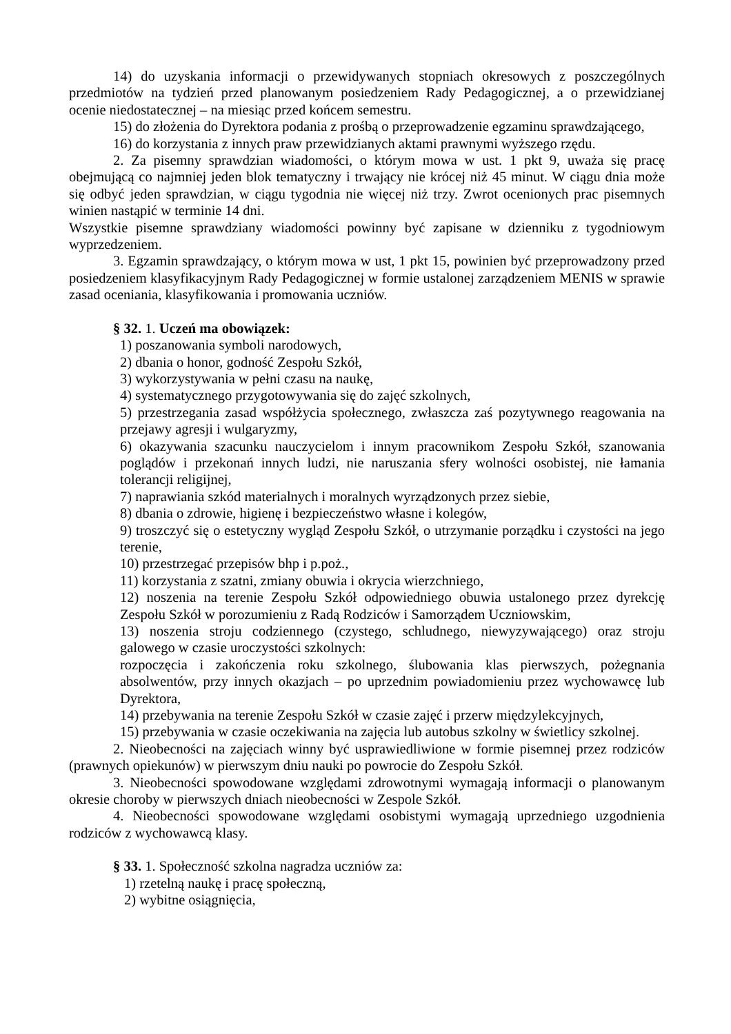14) do uzyskania informacji o przewidywanych stopniach okresowych z poszczególnych przedmiotów na tydzień przed planowanym posiedzeniem Rady Pedagogicznej, a o przewidzianej ocenie niedostatecznej – na miesiąc przed końcem semestru.
15) do złożenia do Dyrektora podania z prośbą o przeprowadzenie egzaminu sprawdzającego,
16) do korzystania z innych praw przewidzianych aktami prawnymi wyższego rzędu.
2. Za pisemny sprawdzian wiadomości, o którym mowa w ust. 1 pkt 9, uważa się pracę obejmującą co najmniej jeden blok tematyczny i trwający nie krócej niż 45 minut. W ciągu dnia może się odbyć jeden sprawdzian, w ciągu tygodnia nie więcej niż trzy. Zwrot ocenionych prac pisemnych winien nastąpić w terminie 14 dni.
Wszystkie pisemne sprawdziany wiadomości powinny być zapisane w dzienniku z tygodniowym wyprzedzeniem.
3. Egzamin sprawdzający, o którym mowa w ust, 1 pkt 15, powinien być przeprowadzony przed posiedzeniem klasyfikacyjnym Rady Pedagogicznej w formie ustalonej zarządzeniem MENIS w sprawie zasad oceniania, klasyfikowania i promowania uczniów.
§ 32. 1. Uczeń ma obowiązek:
1) poszanowania symboli narodowych,
2) dbania o honor, godność Zespołu Szkół,
3) wykorzystywania w pełni czasu na naukę,
4) systematycznego przygotowywania się do zajęć szkolnych,
5) przestrzegania zasad współżycia społecznego, zwłaszcza zaś pozytywnego reagowania na przejawy agresji i wulgaryzmy,
6) okazywania szacunku nauczycielom i innym pracownikom Zespołu Szkół, szanowania poglądów i przekonań innych ludzi, nie naruszania sfery wolności osobistej, nie łamania tolerancji religijnej,
7) naprawiania szkód materialnych i moralnych wyrządzonych przez siebie,
8) dbania o zdrowie, higienę i bezpieczeństwo własne i kolegów,
9) troszczyć się o estetyczny wygląd Zespołu Szkół, o utrzymanie porządku i czystości na jego terenie,
10) przestrzegać przepisów bhp i p.poż.,
11) korzystania z szatni, zmiany obuwia i okrycia wierzchniego,
12) noszenia na terenie Zespołu Szkół odpowiedniego obuwia ustalonego przez dyrekcję Zespołu Szkół w porozumieniu z Radą Rodziców i Samorządem Uczniowskim,
13) noszenia stroju codziennego (czystego, schludnego, niewyzywającego) oraz stroju galowego w czasie uroczystości szkolnych:
rozpoczęcia i zakończenia roku szkolnego, ślubowania klas pierwszych, pożegnania absolwentów, przy innych okazjach – po uprzednim powiadomieniu przez wychowawcę lub Dyrektora,
14) przebywania na terenie Zespołu Szkół w czasie zajęć i przerw międzylekcyjnych,
15) przebywania w czasie oczekiwania na zajęcia lub autobus szkolny w świetlicy szkolnej.
2. Nieobecności na zajęciach winny być usprawiedliwione w formie pisemnej przez rodziców (prawnych opiekunów) w pierwszym dniu nauki po powrocie do Zespołu Szkół.
3. Nieobecności spowodowane względami zdrowotnymi wymagają informacji o planowanym okresie choroby w pierwszych dniach nieobecności w Zespole Szkół.
4. Nieobecności spowodowane względami osobistymi wymagają uprzedniego uzgodnienia rodziców z wychowawcą klasy.
§ 33. 1. Społeczność szkolna nagradza uczniów za:
1) rzetelną naukę i pracę społeczną,
2) wybitne osiągnięcia,